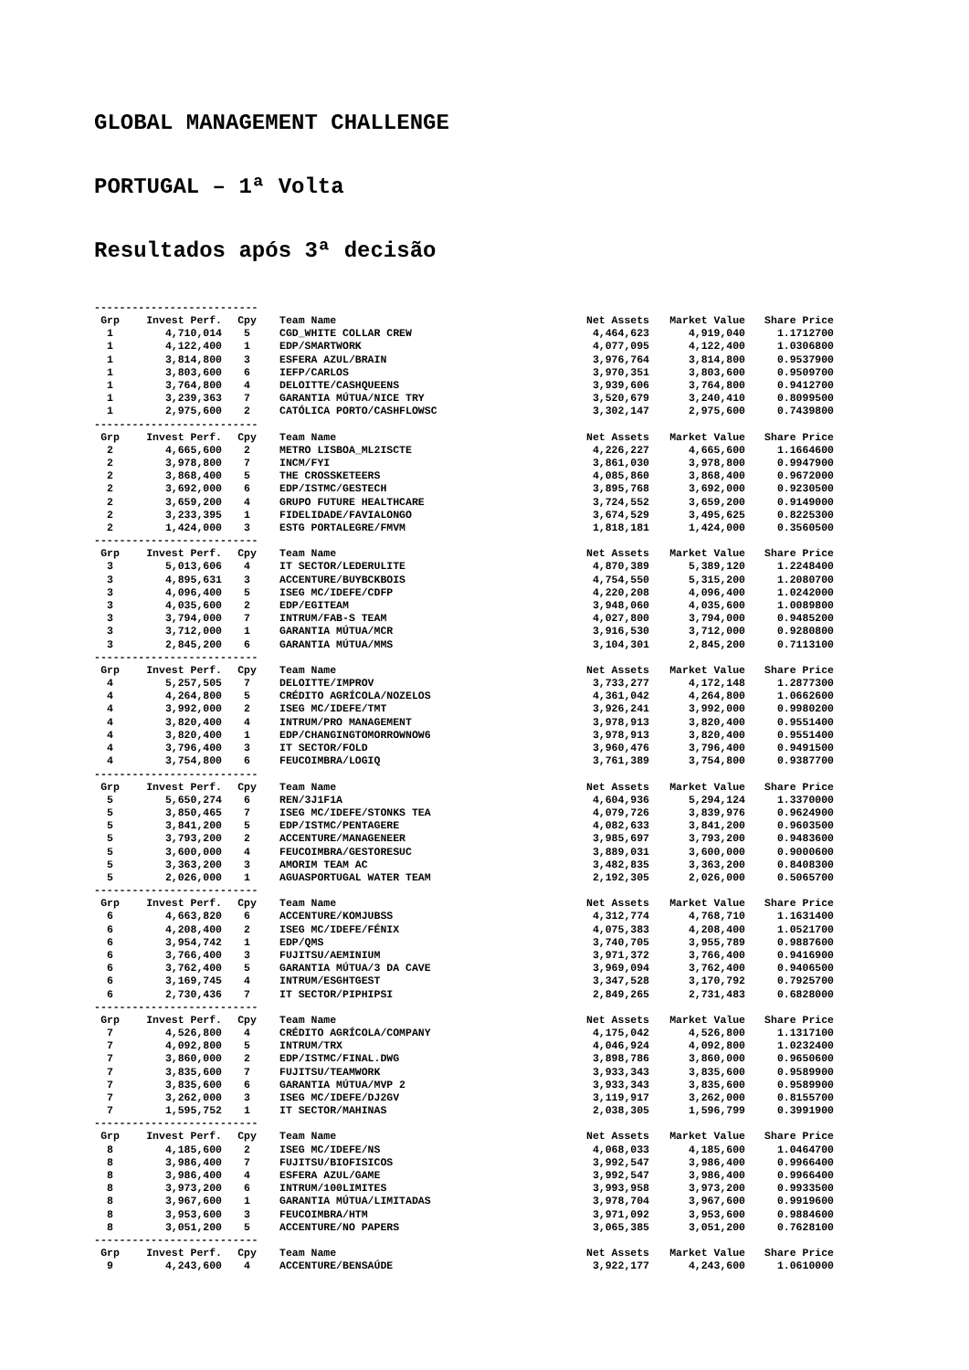GLOBAL MANAGEMENT CHALLENGE
PORTUGAL – 1ª Volta
Resultados após 3ª decisão
--------------------------
| Grp | Invest Perf. | Cpy | Team Name | Net Assets | Market Value | Share Price |
| --- | --- | --- | --- | --- | --- | --- |
| 1 | 4,710,014 | 5 | CGD_WHITE COLLAR CREW | 4,464,623 | 4,919,040 | 1.1712700 |
| 1 | 4,122,400 | 1 | EDP/SMARTWORK | 4,077,095 | 4,122,400 | 1.0306800 |
| 1 | 3,814,800 | 3 | ESFERA AZUL/BRAIN | 3,976,764 | 3,814,800 | 0.9537900 |
| 1 | 3,803,600 | 6 | IEFP/CARLOS | 3,970,351 | 3,803,600 | 0.9509700 |
| 1 | 3,764,800 | 4 | DELOITTE/CASHQUEENS | 3,939,606 | 3,764,800 | 0.9412700 |
| 1 | 3,239,363 | 7 | GARANTIA MÚTUA/NICE TRY | 3,520,679 | 3,240,410 | 0.8099500 |
| 1 | 2,975,600 | 2 | CATÓLICA PORTO/CASHFLOWSC | 3,302,147 | 2,975,600 | 0.7439800 |
| -------------------------- | | | | | | |
| Grp | Invest Perf. | Cpy | Team Name | Net Assets | Market Value | Share Price |
| 2 | 4,665,600 | 2 | METRO LISBOA_ML2ISCTE | 4,226,227 | 4,665,600 | 1.1664600 |
| 2 | 3,978,800 | 7 | INCM/FYI | 3,861,030 | 3,978,800 | 0.9947900 |
| 2 | 3,868,400 | 5 | THE CROSSKETEERS | 4,085,860 | 3,868,400 | 0.9672000 |
| 2 | 3,692,000 | 6 | EDP/ISTMC/GESTECH | 3,895,768 | 3,692,000 | 0.9230500 |
| 2 | 3,659,200 | 4 | GRUPO FUTURE HEALTHCARE | 3,724,552 | 3,659,200 | 0.9149000 |
| 2 | 3,233,395 | 1 | FIDELIDADE/FAVIALONGO | 3,674,529 | 3,495,625 | 0.8225300 |
| 2 | 1,424,000 | 3 | ESTG PORTALEGRE/FMVM | 1,818,181 | 1,424,000 | 0.3560500 |
| -------------------------- | | | | | | |
| Grp | Invest Perf. | Cpy | Team Name | Net Assets | Market Value | Share Price |
| 3 | 5,013,606 | 4 | IT SECTOR/LEDERULITE | 4,870,389 | 5,389,120 | 1.2248400 |
| 3 | 4,895,631 | 3 | ACCENTURE/BUYBCKBOIS | 4,754,550 | 5,315,200 | 1.2080700 |
| 3 | 4,096,400 | 5 | ISEG MC/IDEFE/CDFP | 4,220,208 | 4,096,400 | 1.0242000 |
| 3 | 4,035,600 | 2 | EDP/EGITEAM | 3,948,060 | 4,035,600 | 1.0089800 |
| 3 | 3,794,000 | 7 | INTRUM/FAB-S TEAM | 4,027,800 | 3,794,000 | 0.9485200 |
| 3 | 3,712,000 | 1 | GARANTIA MÚTUA/MCR | 3,916,530 | 3,712,000 | 0.9280800 |
| 3 | 2,845,200 | 6 | GARANTIA MÚTUA/MMS | 3,104,301 | 2,845,200 | 0.7113100 |
| -------------------------- | | | | | | |
| Grp | Invest Perf. | Cpy | Team Name | Net Assets | Market Value | Share Price |
| 4 | 5,257,505 | 7 | DELOITTE/IMPROV | 3,733,277 | 4,172,148 | 1.2877300 |
| 4 | 4,264,800 | 5 | CRÉDITO AGRÍCOLA/NOZELOS | 4,361,042 | 4,264,800 | 1.0662600 |
| 4 | 3,992,000 | 2 | ISEG MC/IDEFE/TMT | 3,926,241 | 3,992,000 | 0.9980200 |
| 4 | 3,820,400 | 4 | INTRUM/PRO MANAGEMENT | 3,978,913 | 3,820,400 | 0.9551400 |
| 4 | 3,820,400 | 1 | EDP/CHANGINGTOMORROWNOW6 | 3,978,913 | 3,820,400 | 0.9551400 |
| 4 | 3,796,400 | 3 | IT SECTOR/FOLD | 3,960,476 | 3,796,400 | 0.9491500 |
| 4 | 3,754,800 | 6 | FEUCOIMBRA/LOGIQ | 3,761,389 | 3,754,800 | 0.9387700 |
| -------------------------- | | | | | | |
| Grp | Invest Perf. | Cpy | Team Name | Net Assets | Market Value | Share Price |
| 5 | 5,650,274 | 6 | REN/3J1F1A | 4,604,936 | 5,294,124 | 1.3370000 |
| 5 | 3,850,465 | 7 | ISEG MC/IDEFE/STONKS TEA | 4,079,726 | 3,839,976 | 0.9624900 |
| 5 | 3,841,200 | 5 | EDP/ISTMC/PENTAGERE | 4,082,633 | 3,841,200 | 0.9603500 |
| 5 | 3,793,200 | 2 | ACCENTURE/MANAGENEER | 3,985,697 | 3,793,200 | 0.9483600 |
| 5 | 3,600,000 | 4 | FEUCOIMBRA/GESTORESUC | 3,889,031 | 3,600,000 | 0.9000600 |
| 5 | 3,363,200 | 3 | AMORIM TEAM AC | 3,482,835 | 3,363,200 | 0.8408300 |
| 5 | 2,026,000 | 1 | AGUASPORTUGAL WATER TEAM | 2,192,305 | 2,026,000 | 0.5065700 |
| -------------------------- | | | | | | |
| Grp | Invest Perf. | Cpy | Team Name | Net Assets | Market Value | Share Price |
| 6 | 4,663,820 | 6 | ACCENTURE/KOMJUBSS | 4,312,774 | 4,768,710 | 1.1631400 |
| 6 | 4,208,400 | 2 | ISEG MC/IDEFE/FÉNIX | 4,075,383 | 4,208,400 | 1.0521700 |
| 6 | 3,954,742 | 1 | EDP/QMS | 3,740,705 | 3,955,789 | 0.9887600 |
| 6 | 3,766,400 | 3 | FUJITSU/AEMINIUM | 3,971,372 | 3,766,400 | 0.9416900 |
| 6 | 3,762,400 | 5 | GARANTIA MÚTUA/3 DA CAVE | 3,969,094 | 3,762,400 | 0.9406500 |
| 6 | 3,169,745 | 4 | INTRUM/ESGHTGEST | 3,347,528 | 3,170,792 | 0.7925700 |
| 6 | 2,730,436 | 7 | IT SECTOR/PIPHIPSI | 2,849,265 | 2,731,483 | 0.6828000 |
| -------------------------- | | | | | | |
| Grp | Invest Perf. | Cpy | Team Name | Net Assets | Market Value | Share Price |
| 7 | 4,526,800 | 4 | CRÉDITO AGRÍCOLA/COMPANY | 4,175,042 | 4,526,800 | 1.1317100 |
| 7 | 4,092,800 | 5 | INTRUM/TRX | 4,046,924 | 4,092,800 | 1.0232400 |
| 7 | 3,860,000 | 2 | EDP/ISTMC/FINAL.DWG | 3,898,786 | 3,860,000 | 0.9650600 |
| 7 | 3,835,600 | 7 | FUJITSU/TEAMWORK | 3,933,343 | 3,835,600 | 0.9589900 |
| 7 | 3,835,600 | 6 | GARANTIA MÚTUA/MVP 2 | 3,933,343 | 3,835,600 | 0.9589900 |
| 7 | 3,262,000 | 3 | ISEG MC/IDEFE/DJ2GV | 3,119,917 | 3,262,000 | 0.8155700 |
| 7 | 1,595,752 | 1 | IT SECTOR/MAHINAS | 2,038,305 | 1,596,799 | 0.3991900 |
| -------------------------- | | | | | | |
| Grp | Invest Perf. | Cpy | Team Name | Net Assets | Market Value | Share Price |
| 8 | 4,185,600 | 2 | ISEG MC/IDEFE/NS | 4,068,033 | 4,185,600 | 1.0464700 |
| 8 | 3,986,400 | 7 | FUJITSU/BIOFISICOS | 3,992,547 | 3,986,400 | 0.9966400 |
| 8 | 3,986,400 | 4 | ESFERA AZUL/GAME | 3,992,547 | 3,986,400 | 0.9966400 |
| 8 | 3,973,200 | 6 | INTRUM/100LIMITES | 3,993,958 | 3,973,200 | 0.9933500 |
| 8 | 3,967,600 | 1 | GARANTIA MÚTUA/LIMITADAS | 3,978,704 | 3,967,600 | 0.9919600 |
| 8 | 3,953,600 | 3 | FEUCOIMBRA/HTM | 3,971,092 | 3,953,600 | 0.9884600 |
| 8 | 3,051,200 | 5 | ACCENTURE/NO PAPERS | 3,065,385 | 3,051,200 | 0.7628100 |
| -------------------------- | | | | | | |
| Grp | Invest Perf. | Cpy | Team Name | Net Assets | Market Value | Share Price |
| 9 | 4,243,600 | 4 | ACCENTURE/BENSAÚDE | 3,922,177 | 4,243,600 | 1.0610000 |